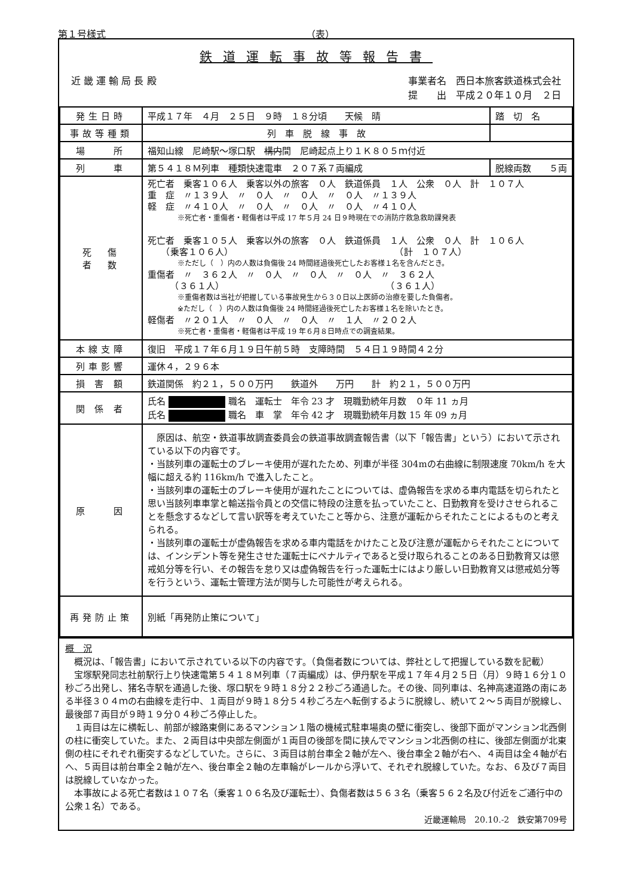第１号様式 （表）
鉄道運転事故等報告書
近 畿 運 輸 局 長 殿 事業者名　西日本旅客鉄道株式会社
提　　出　平成２０年１０月　２日
| 発生日時 | 平成１７年 ４月 ２５日 ９時 １８分頃 天候 晴 | 踏 切 名 |
| 事故等種類 | 列 車 脱 線 事 故 | |
| 場 所 | 福知山線 尼崎駅～塚口駅 構内 間 尼崎起点上り１Ｋ８０５ｍ付近 | |
| 列 車 | 第５４１８Ｍ列車 種類快速電車 ２０７系７両編成 | 脱線両数 ５両 |
| 死 傷 者 数 | 死亡者 乗客１０６人 乗客以外の旅客 ０人 鉄道係員 １人 公衆 ０人 計 １０７人 重 症 〃１３９人 〃 ０人 〃 ０人 〃 ０人 〃１３９人 軽 症 〃４１０人 〃 ０人 〃 ０人 〃 ０人 〃４１０人 ※死亡者・重傷者・軽傷者は平成 17 年５月 24 日９時現在での消防庁救急救助課発表 死亡者 乗客１０５人 乗客以外の旅客 ０人 鉄道係員 １人 公衆 ０人 計 １０６人 （乗客１０６人） （計 １０７人） ※ただし（ ）内の人数は負傷後 24 時間経過後死亡したお客様１名を含んだとき。 重傷者 〃 ３６２人 〃 ０人 〃 ０人 〃 ０人 〃 ３６２人 （３６１人） （３６１人） ※重傷者数は当社が把握している事故発生から３０日以上医師の治療を要した負傷者。 ※ただし（ ）内の人数は負傷後 24 時間経過後死亡したお客様１名を除いたとき。 軽傷者 〃２０１人 〃 ０人 〃 ０人 〃 １人 〃２０２人 ※死亡者・重傷者・軽傷者は平成 19 年６月８日時点での調査結果。 | |
| 本線支障 | 復旧 平成１７年６月１９日午前５時 支障時間 ５４日１９時間４２分 | |
| 列車影響 | 運休４，２９６本 | |
| 損 害 額 | 鉄道関係 約２１，５００万円 鉄道外 万円 計 約２１，５００万円 | |
| 関 係 者 | 氏名 職名 運転士 年令 23 才 現職勤続年月数 ０年 11 ヵ月 氏名 職名 車 掌 年令 42 才 現職勤続年月数 15 年 09 ヵ月 | |
| 原 因 | 原因は、航空・鉄道事故調査委員会の鉄道事故調査報告書（以下「報告書」という）において示されている以下の内容です。 ・当該列車の運転士のブレーキ使用が遅れたため、列車が半径 304mの右曲線に制限速度 70km/h を大幅に超える約 116km/h で進入したこと。 ・当該列車の運転士のブレーキ使用が遅れたことについては、虚偽報告を求める車内電話を切られたと思い当該列車車掌と輸送指令員との交信に特段の注意を払っていたこと、日勤教育を受けさせられることを懸念するなどして言い訳等を考えていたこと等から、注意が運転からそれたことによるものと考えられる。 ・当該列車の運転士が虚偽報告を求める車内電話をかけたこと及び注意が運転からそれたことについては、インシデント等を発生させた運転士にペナルティであると受け取られることのある日勤教育又は懲戒処分等を行い、その報告を怠り又は虚偽報告を行った運転士にはより厳しい日勤教育又は懲戒処分等を行うという、運転士管理方法が関与した可能性が考えられる。 | |
| 再発防止策 | 別紙「再発防止策について」 | |
概　況
　概況は、「報告書」において示されている以下の内容です。（負傷者数については、弊社として把握している数を記載）
　宝塚駅発同志社前駅行上り快速電第５４１８Ｍ列車（７両編成）は、伊丹駅を平成１７年４月２５日（月）９時１６分１０秒ごろ出発し、猪名寺駅を通過した後、塚口駅を９時１８分２２秒ごろ通過した。その後、同列車は、名神高速道路の南にある半径３０４ｍの右曲線を走行中、１両目が９時１８分５４秒ごろ左へ転倒するように脱線し、続いて２～５両目が脱線し、最後部７両目が９時１９分０４秒ごろ停止した。
　１両目は左に横転し、前部が線路東側にあるマンション１階の機械式駐車場奥の壁に衝突し、後部下面がマンション北西側の柱に衝突していた。また、２両目は中央部左側面が１両目の後部を間に挟んでマンション北西側の柱に、後部左側面が北東側の柱にそれぞれ衝突するなどしていた。さらに、３両目は前台車全２軸が左へ、後台車全２軸が右へ、４両目は全４軸が右へ、５両目は前台車全２軸が左へ、後台車全２軸の左車輪がレールから浮いて、それぞれ脱線していた。なお、６及び７両目は脱線していなかった。
　本事故による死亡者数は１０７名（乗客１０６名及び運転士）、負傷者数は５６３名（乗客５６２名及び付近をご通行中の公衆１名）である。
近畿運輸局　20.10.-2　鉄安第709号